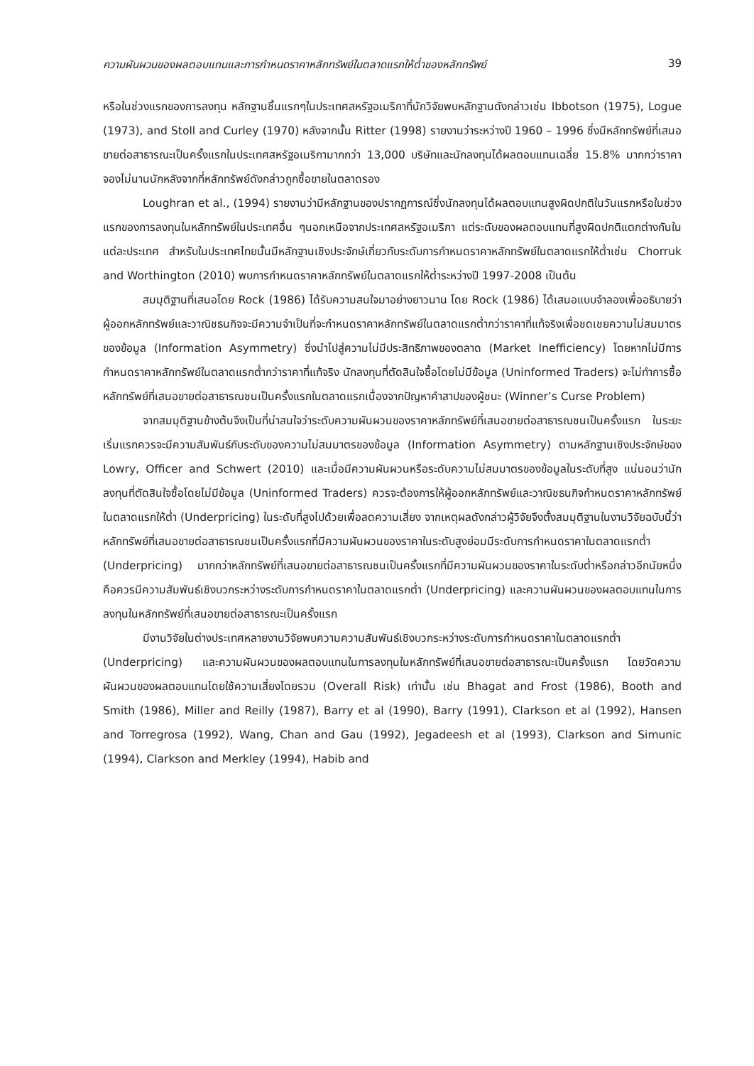ความผันผวนของผลตอบแทนและการกำหนดราคาหลักทรัพย์ในตลาดแรกให้ต่ำของหลักทรัพย์ 39
หรือในช่วงแรกของการลงทุน หลักฐานชิ้นแรกๆในประเทศสหรัฐอเมริกาที่นักวิจัยพบหลักฐานดังกล่าวเช่น Ibbotson (1975), Logue (1973), and Stoll and Curley (1970) หลังจากนั้น Ritter (1998) รายงานว่าระหว่างปี 1960 – 1996 ซึ่งมีหลักทรัพย์ที่เสนอขายต่อสาธารณะเป็นครั้งแรกในประเทศสหรัฐอเมริกามากกว่า 13,000 บริษัทและนักลงทุนได้ผลตอบแทนเฉลี่ย 15.8% มากกว่าราคาจองไม่นานนักหลังจากที่หลักทรัพย์ดังกล่าวถูกซื้อขายในตลาดรอง
Loughran et al., (1994) รายงานว่ามีหลักฐานของปรากฏการณ์ซึ่งนักลงทุนได้ผลตอบแทนสูงผิดปกติในวันแรกหรือในช่วงแรกของการลงทุนในหลักทรัพย์ในประเทศอื่น ๆนอกเหนือจากประเทศสหรัฐอเมริกา แต่ระดับของผลตอบแทนที่สูงผิดปกติแตกต่างกันในแต่ละประเทศ สำหรับในประเทศไทยนั้นมีหลักฐานเชิงประจักษ์เกี่ยวกับระดับการกำหนดราคาหลักทรัพย์ในตลาดแรกให้ต่ำเช่น Chorruk and Worthington (2010) พบการกำหนดราคาหลักทรัพย์ในตลาดแรกให้ต่ำระหว่างปี 1997-2008 เป็นต้น
สมมุติฐานที่เสนอโดย Rock (1986) ได้รับความสนใจมาอย่างยาวนาน โดย Rock (1986) ได้เสนอแบบจำลองเพื่ออธิบายว่าผู้ออกหลักทรัพย์และวาณิชธนกิจจะมีความจำเป็นที่จะกำหนดราคาหลักทรัพย์ในตลาดแรกต่ำกว่าราคาที่แท้จริงเพื่อชดเชยความไม่สมมาตรของข้อมูล (Information Asymmetry) ซึ่งนำไปสู่ความไม่มีประสิทธิภาพของตลาด (Market Inefficiency) โดยหากไม่มีการกำหนดราคาหลักทรัพย์ในตลาดแรกต่ำกว่าราคาที่แท้จริง นักลงทุนที่ตัดสินใจซื้อโดยไม่มีข้อมูล (Uninformed Traders) จะไม่ทำการซื้อหลักทรัพย์ที่เสนอขายต่อสาธารณชนเป็นครั้งแรกในตลาดแรกเนื่องจากปัญหาคำสาปของผู้ชนะ (Winner’s Curse Problem)
จากสมมุติฐานข้างต้นจึงเป็นที่น่าสนใจว่าระดับความผันผวนของราคาหลักทรัพย์ที่เสนอขายต่อสาธารณชนเป็นครั้งแรก ในระยะเริ่มแรกควรจะมีความสัมพันธ์กับระดับของความไม่สมมาตรของข้อมูล (Information Asymmetry) ตามหลักฐานเชิงประจักษ์ของ Lowry, Officer and Schwert (2010) และเมื่อมีความผันผวนหรือระดับความไม่สมมาตรของข้อมูลในระดับที่สูง แน่นอนว่านักลงทุนที่ตัดสินใจซื้อโดยไม่มีข้อมูล (Uninformed Traders) ควรจะต้องการให้ผู้ออกหลักทรัพย์และวาณิชธนกิจกำหนดราคาหลักทรัพย์ในตลาดแรกให้ต่ำ (Underpricing) ในระดับที่สูงไปด้วยเพื่อลดความเสี่ยง จากเหตุผลดังกล่าวผู้วิจัยจึงตั้งสมมุติฐานในงานวิจัยฉบับนี้ว่าหลักทรัพย์ที่เสนอขายต่อสาธารณชนเป็นครั้งแรกที่มีความผันผวนของราคาในระดับสูงย่อมมีระดับการกำหนดราคาในตลาดแรกต่ำ (Underpricing) มากกว่าหลักทรัพย์ที่เสนอขายต่อสาธารณชนเป็นครั้งแรกที่มีความผันผวนของราคาในระดับต่ำหรือกล่าวอีกนัยหนึ่งคือควรมีความสัมพันธ์เชิงบวกระหว่างระดับการกำหนดราคาในตลาดแรกต่ำ (Underpricing) และความผันผวนของผลตอบแทนในการลงทุนในหลักทรัพย์ที่เสนอขายต่อสาธารณะเป็นครั้งแรก
มีงานวิจัยในต่างประเทศหลายงานวิจัยพบความความสัมพันธ์เชิงบวกระหว่างระดับการกำหนดราคาในตลาดแรกต่ำ (Underpricing) และความผันผวนของผลตอบแทนในการลงทุนในหลักทรัพย์ที่เสนอขายต่อสาธารณะเป็นครั้งแรก โดยวัดความผันผวนของผลตอบแทนโดยใช้ความเสี่ยงโดยรวม (Overall Risk) เท่านั้น เช่น Bhagat and Frost (1986), Booth and Smith (1986), Miller and Reilly (1987), Barry et al (1990), Barry (1991), Clarkson et al (1992), Hansen and Torregrosa (1992), Wang, Chan and Gau (1992), Jegadeesh et al (1993), Clarkson and Simunic (1994), Clarkson and Merkley (1994), Habib and